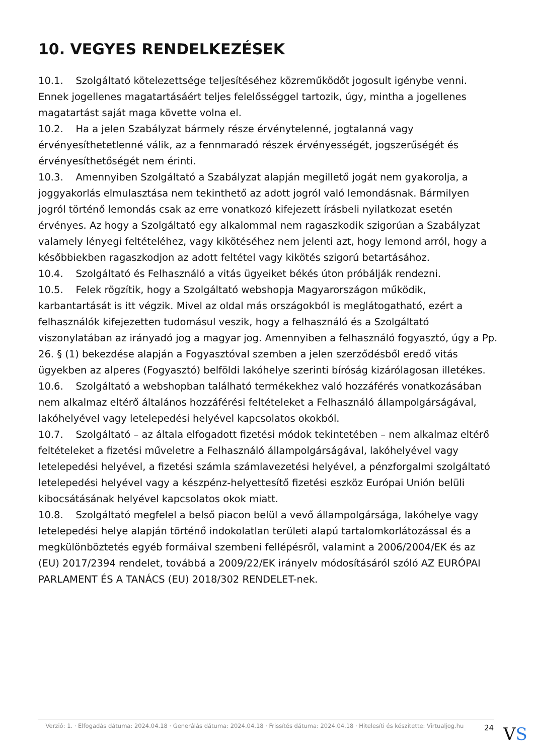10. VEGYES RENDELKEZÉSEK
10.1. Szolgáltató kötelezettsége teljesítéséhez közreműködőt jogosult igénybe venni. Ennek jogellenes magatartásáért teljes felelősséggel tartozik, úgy, mintha a jogellenes magatartást saját maga követte volna el.
10.2. Ha a jelen Szabályzat bármely része érvénytelenné, jogtalanná vagy érvényesíthetetlenné válik, az a fennmaradó részek érvényességét, jogszerűségét és érvényesíthetőségét nem érinti.
10.3. Amennyiben Szolgáltató a Szabályzat alapján megillető jogát nem gyakorolja, a joggyakorlás elmulasztása nem tekinthető az adott jogról való lemondásnak. Bármilyen jogról történő lemondás csak az erre vonatkozó kifejezett írásbeli nyilatkozat esetén érvényes. Az hogy a Szolgáltató egy alkalommal nem ragaszkodik szigorúan a Szabályzat valamely lényegi feltételéhez, vagy kikötéséhez nem jelenti azt, hogy lemond arról, hogy a későbbiekben ragaszkodjon az adott feltétel vagy kikötés szigorú betartásához.
10.4. Szolgáltató és Felhasználó a vitás ügyeiket békés úton próbálják rendezni.
10.5. Felek rögzítik, hogy a Szolgáltató webshopja Magyarországon működik, karbantartását is itt végzik. Mivel az oldal más országokból is meglátogatható, ezért a felhasználók kifejezetten tudomásul veszik, hogy a felhasználó és a Szolgáltató viszonylatában az irányadó jog a magyar jog. Amennyiben a felhasználó fogyasztó, úgy a Pp. 26. § (1) bekezdése alapján a Fogyasztóval szemben a jelen szerződésből eredő vitás ügyekben az alperes (Fogyasztó) belföldi lakóhelye szerinti bíróság kizárólagosan illetékes.
10.6. Szolgáltató a webshopban található termékekhez való hozzáférés vonatkozásában nem alkalmaz eltérő általános hozzáférési feltételeket a Felhasználó állampolgárságával, lakóhelyével vagy letelepedési helyével kapcsolatos okokból.
10.7. Szolgáltató – az általa elfogadott fizetési módok tekintetében – nem alkalmaz eltérő feltételeket a fizetési műveletre a Felhasználó állampolgárságával, lakóhelyével vagy letelepedési helyével, a fizetési számla számlavezetési helyével, a pénzforgalmi szolgáltató letelepedési helyével vagy a készpénz-helyettesítő fizetési eszköz Európai Unión belüli kibocsátásának helyével kapcsolatos okok miatt.
10.8. Szolgáltató megfelel a belső piacon belül a vevő állampolgársága, lakóhelye vagy letelepedési helye alapján történő indokolatlan területi alapú tartalomkorlátozással és a megkülönböztetés egyéb formáival szembeni fellépésről, valamint a 2006/2004/EK és az (EU) 2017/2394 rendelet, továbbá a 2009/22/EK irányelv módosításáról szóló AZ EURÓPAI PARLAMENT ÉS A TANÁCS (EU) 2018/302 RENDELET-nek.
Verzió: 1. · Elfogadás dátuma: 2024.04.18 · Generálás dátuma: 2024.04.18 · Frissítés dátuma: 2024.04.18 · Hitelesíti és készítette: Virtualjog.hu
24
VS